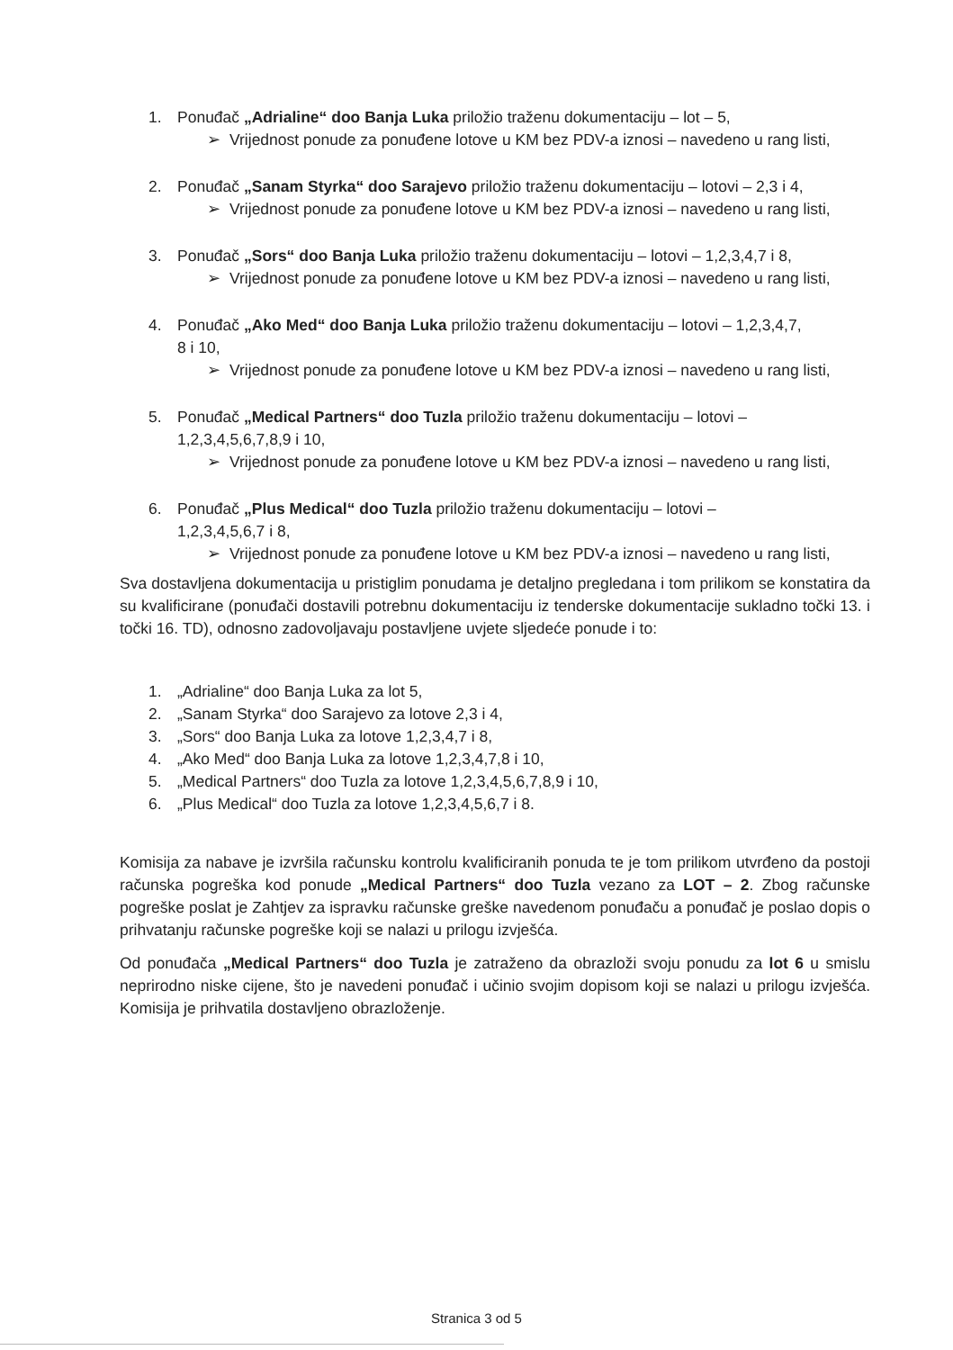1. Ponuđač „Adrialine“ doo Banja Luka priložio traženu dokumentaciju – lot – 5,
➢
Vrijednost ponude za ponuđene lotove u KM bez PDV-a iznosi – navedeno u rang listi,
2. Ponuđač „Sanam Styrka“ doo Sarajevo priložio traženu dokumentaciju – lotovi – 2,3 i 4,
➢
Vrijednost ponude za ponuđene lotove u KM bez PDV-a iznosi – navedeno u rang listi,
3. Ponuđač „Sors“ doo Banja Luka priložio traženu dokumentaciju – lotovi – 1,2,3,4,7 i 8,
➢
Vrijednost ponude za ponuđene lotove u KM bez PDV-a iznosi – navedeno u rang listi,
4. Ponuđač „Ako Med“ doo Banja Luka priložio traženu dokumentaciju – lotovi – 1,2,3,4,7,
8 i 10,
➢
Vrijednost ponude za ponuđene lotove u KM bez PDV-a iznosi – navedeno u rang listi,
5. Ponuđač „Medical Partners“ doo Tuzla priložio traženu dokumentaciju – lotovi –
1,2,3,4,5,6,7,8,9 i 10,
➢
Vrijednost ponude za ponuđene lotove u KM bez PDV-a iznosi – navedeno u rang listi,
6. Ponuđač „Plus Medical“ doo Tuzla priložio traženu dokumentaciju – lotovi –
1,2,3,4,5,6,7 i 8,
➢
Vrijednost ponude za ponuđene lotove u KM bez PDV-a iznosi – navedeno u rang listi,
Sva dostavljena dokumentacija u pristiglim ponudama je detaljno pregledana i tom prilikom se konstatira da su kvalificirane (ponuđači dostavili potrebnu dokumentaciju iz tenderske dokumentacije sukladno točki 13. i točki 16. TD), odnosno zadovoljavaju postavljene uvjete sljedeće ponude i to:
1. „Adrialine“ doo Banja Luka za lot 5,
2. „Sanam Styrka“ doo Sarajevo za lotove 2,3 i 4,
3. „Sors“ doo Banja Luka za lotove 1,2,3,4,7 i 8,
4. „Ako Med“ doo Banja Luka za lotove 1,2,3,4,7,8 i 10,
5. „Medical Partners“ doo Tuzla za lotove 1,2,3,4,5,6,7,8,9 i 10,
6. „Plus Medical“ doo Tuzla za lotove 1,2,3,4,5,6,7 i 8.
Komisija za nabave je izvršila računsku kontrolu kvalificiranih ponuda te je tom prilikom utvrđeno da postoji računska pogreška kod ponude „Medical Partners“ doo Tuzla vezano za LOT – 2. Zbog računske pogreške poslat je Zahtjev za ispravku računske greške navedenom ponuđaču a ponuđač je poslao dopis o prihvatanju računske pogreške koji se nalazi u prilogu izvješća.
Od ponuđača „Medical Partners“ doo Tuzla je zatraženo da obrazloži svoju ponudu za lot 6 u smislu neprirodno niske cijene, što je navedeni ponuđač i učinio svojim dopisom koji se nalazi u prilogu izvješća. Komisija je prihvatila dostavljeno obrazloženje.
Stranica 3 od 5